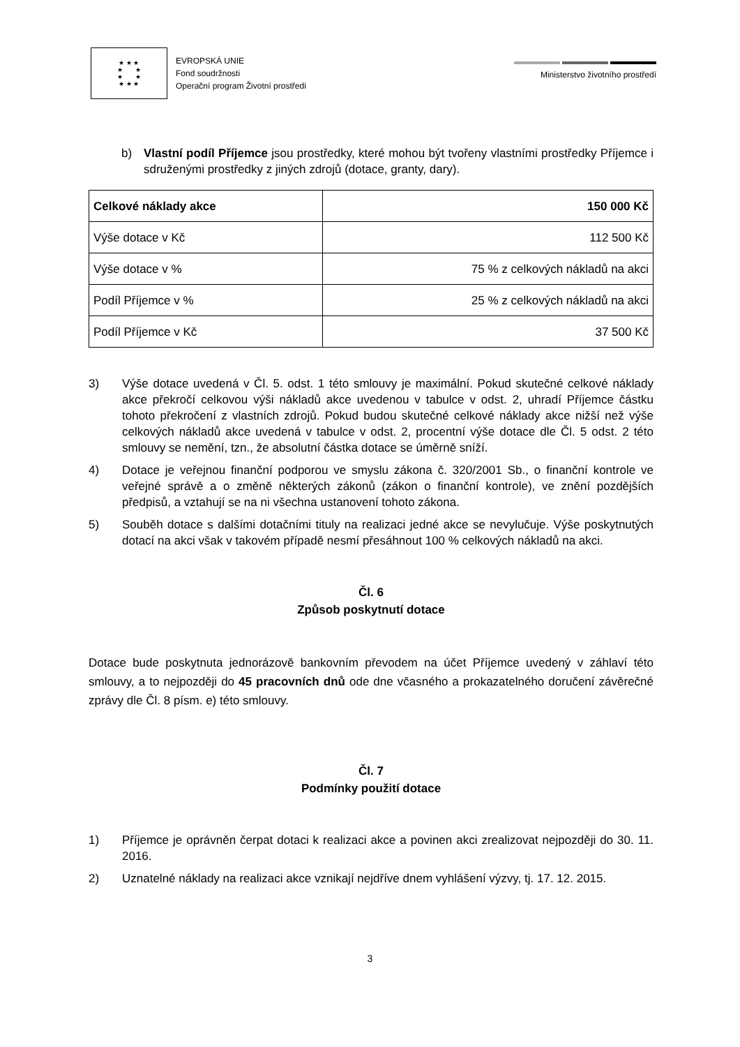★ ★ ★
★ ★
★ ★
★ ★ ★
EVROPSKÁ UNIE
Fond soudržnosti
Operační program Životní prostředí
Ministerstvo životního prostředí
b) Vlastní podíl Příjemce jsou prostředky, které mohou být tvořeny vlastními prostředky Příjemce i sdruženými prostředky z jiných zdrojů (dotace, granty, dary).
| Celkové náklady akce | 150 000 Kč |
| Výše dotace v Kč | 112 500 Kč |
| Výše dotace v % | 75 % z celkových nákladů na akci |
| Podíl Příjemce v % | 25 % z celkových nákladů na akci |
| Podíl Příjemce v Kč | 37 500 Kč |
3) Výše dotace uvedená v Čl. 5. odst. 1 této smlouvy je maximální. Pokud skutečné celkové náklady akce překročí celkovou výši nákladů akce uvedenou v tabulce v odst. 2, uhradí Příjemce částku tohoto překročení z vlastních zdrojů. Pokud budou skutečné celkové náklady akce nižší než výše celkových nákladů akce uvedená v tabulce v odst. 2, procentní výše dotace dle Čl. 5 odst. 2 této smlouvy se nemění, tzn., že absolutní částka dotace se úměrně sníží.
4) Dotace je veřejnou finanční podporou ve smyslu zákona č. 320/2001 Sb., o finanční kontrole ve veřejné správě a o změně některých zákonů (zákon o finanční kontrole), ve znění pozdějších předpisů, a vztahují se na ni všechna ustanovení tohoto zákona.
5) Souběh dotace s dalšími dotačními tituly na realizaci jedné akce se nevylučuje. Výše poskytnutých dotací na akci však v takovém případě nesmí přesáhnout 100 % celkových nákladů na akci.
Čl. 6
Způsob poskytnutí dotace
Dotace bude poskytnuta jednorázově bankovním převodem na účet Příjemce uvedený v záhlaví této smlouvy, a to nejpozději do 45 pracovních dnů ode dne včasného a prokazatelného doručení závěrečné zprávy dle Čl. 8 písm. e) této smlouvy.
Čl. 7
Podmínky použití dotace
1) Příjemce je oprávněn čerpat dotaci k realizaci akce a povinen akci zrealizovat nejpozději do 30. 11. 2016.
2) Uznatelné náklady na realizaci akce vznikají nejdříve dnem vyhlášení výzvy, tj. 17. 12. 2015.
3